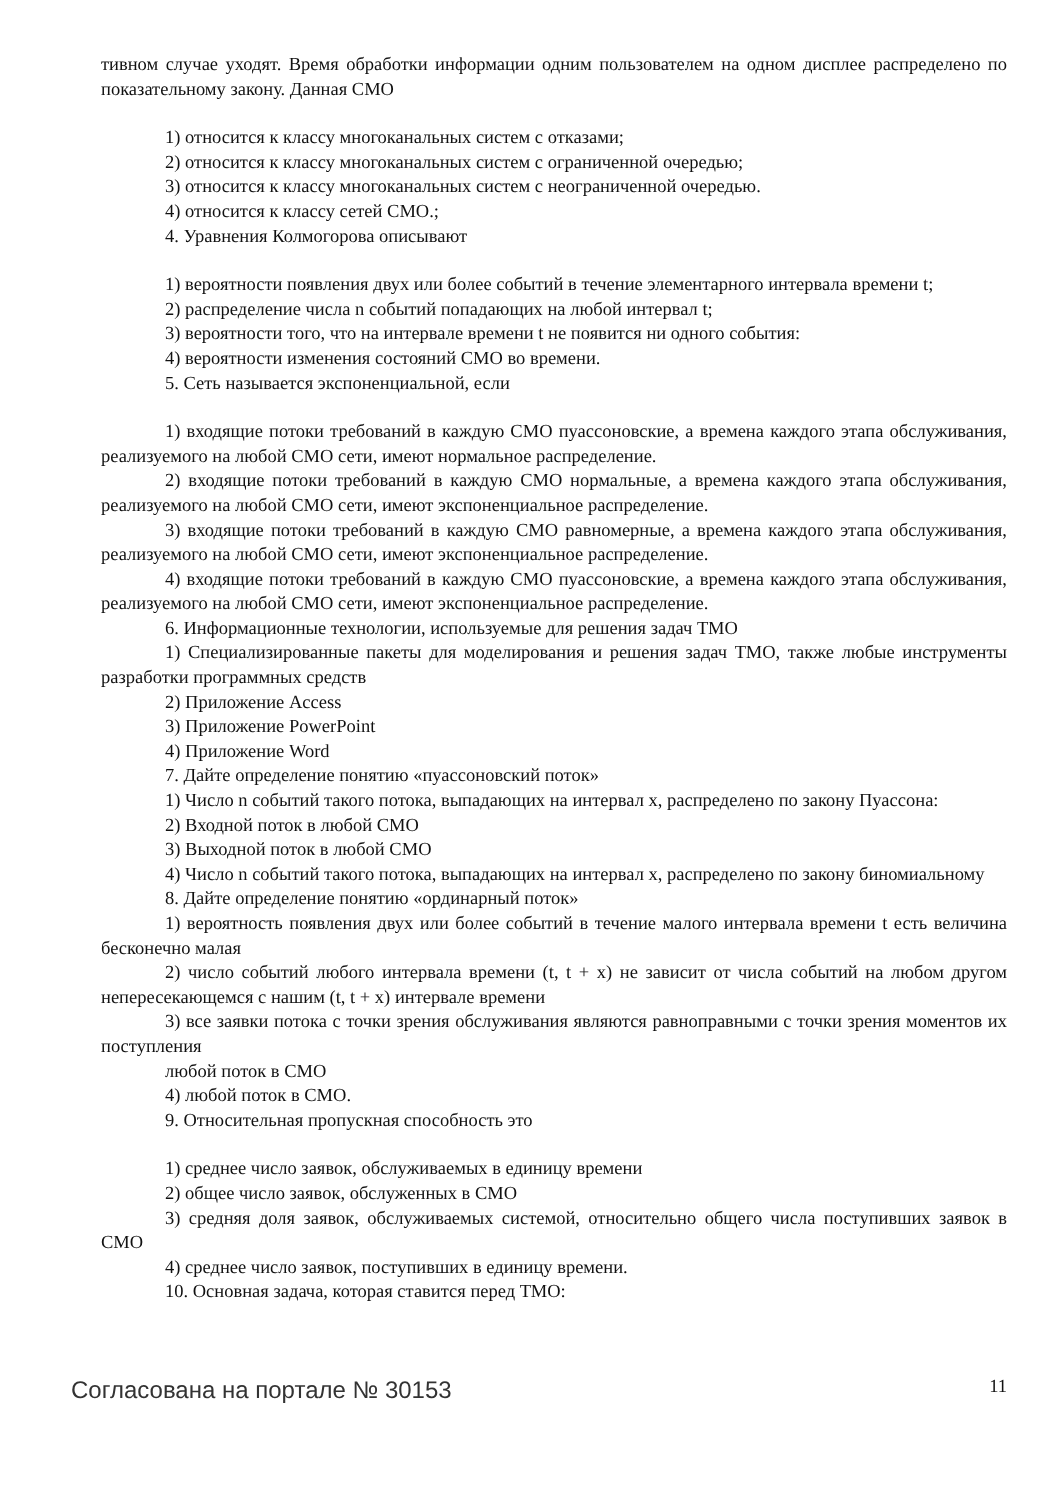тивном случае уходят. Время обработки информации одним пользователем на одном дисплее распределено по показательному закону. Данная СМО
1) относится к классу многоканальных систем с отказами;
2) относится к классу многоканальных систем с ограниченной очередью;
3) относится к классу многоканальных систем с неограниченной очередью.
4) относится к классу сетей СМО.;
4. Уравнения Колмогорова описывают
1) вероятности появления двух или более событий в течение элементарного интервала времени t;
2) распределение числа n событий попадающих на любой интервал t;
3) вероятности того, что на интервале времени t не появится ни одного события:
4) вероятности изменения состояний СМО во времени.
5. Сеть называется экспоненциальной, если
1) входящие потоки требований в каждую СМО пуассоновские, а времена каждого этапа обслуживания, реализуемого на любой СМО сети, имеют нормальное распределение.
2) входящие потоки требований в каждую СМО нормальные, а времена каждого этапа обслуживания, реализуемого на любой СМО сети, имеют экспоненциальное распределение.
3) входящие потоки требований в каждую СМО равномерные, а времена каждого этапа обслуживания, реализуемого на любой СМО сети, имеют экспоненциальное распределение.
4) входящие потоки требований в каждую СМО пуассоновские, а времена каждого этапа обслуживания, реализуемого на любой СМО сети, имеют экспоненциальное распределение.
6. Информационные технологии, используемые для решения задач ТМО
1) Специализированные пакеты для моделирования и решения задач ТМО, также любые инструменты разработки программных средств
2) Приложение Access
3) Приложение PowerPoint
4) Приложение Word
7. Дайте определение понятию «пуассоновский поток»
1) Число n событий такого потока, выпадающих на интервал x, распределено по закону Пуассона:
2) Входной поток в любой СМО
3) Выходной поток в любой СМО
4) Число n событий такого потока, выпадающих на интервал x, распределено по закону биномиальному
8. Дайте определение понятию «ординарный поток»
1) вероятность появления двух или более событий в течение малого интервала времени t есть величина бесконечно малая
2) число событий любого интервала времени (t, t + x) не зависит от числа событий на любом другом непересекающемся с нашим (t, t + x) интервале времени
3) все заявки потока с точки зрения обслуживания являются равноправными с точки зрения моментов их поступления
любой поток в СМО
4) любой поток в СМО.
9. Относительная пропускная способность это
1) среднее число заявок, обслуживаемых в единицу времени
2) общее число заявок, обслуженных в СМО
3) средняя доля заявок, обслуживаемых системой, относительно общего числа поступивших заявок в СМО
4) среднее число заявок, поступивших в единицу времени.
10. Основная задача, которая ставится перед ТМО:
Согласована на портале № 30153 11